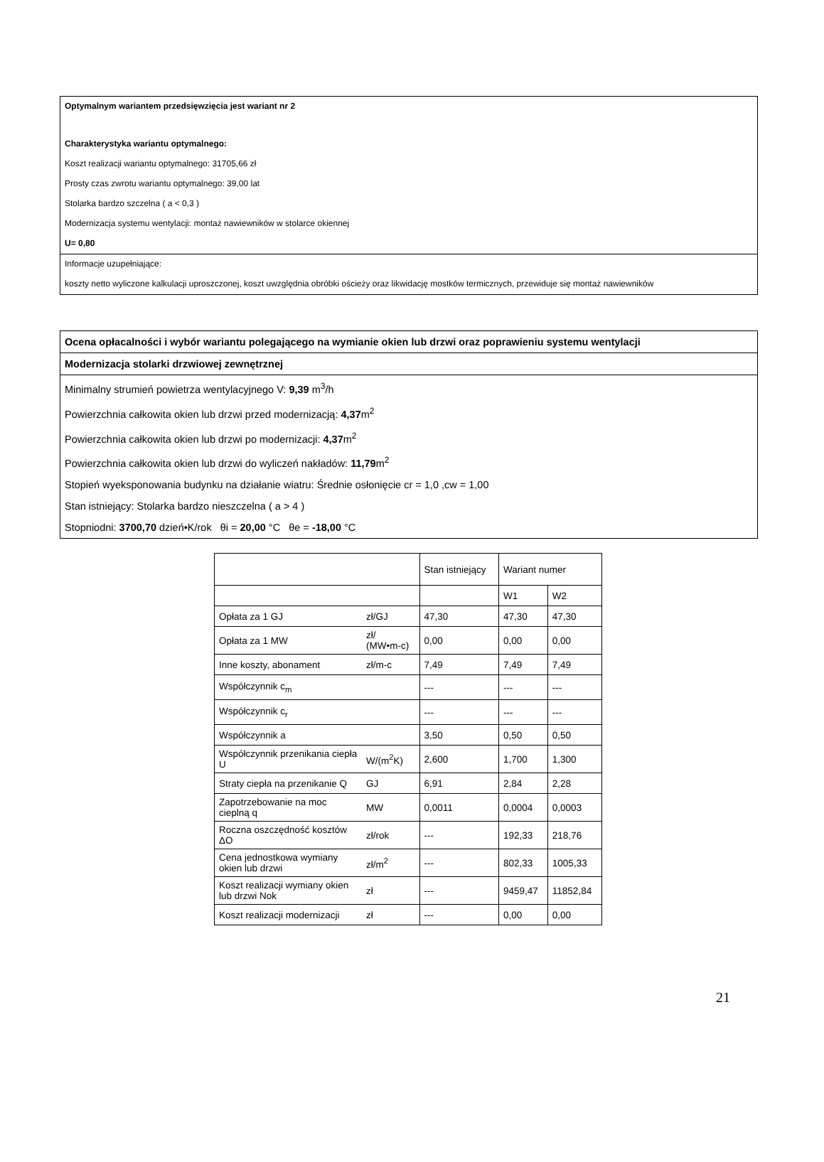Optymalnym wariantem przedsięwzięcia jest wariant nr 2
Charakterystyka wariantu optymalnego:
Koszt realizacji wariantu optymalnego: 31705,66 zł
Prosty czas zwrotu wariantu optymalnego: 39,00 lat
Stolarka bardzo szczelna ( a < 0,3 )
Modernizacja systemu wentylacji: montaż nawiewników w stolarce okiennej
U= 0,80
Informacje uzupełniające:
koszty netto wyliczone kalkulacji uproszczonej, koszt uwzględnia obróbki ościeży oraz likwidację mostków termicznych, przewiduje się montaż nawiewników
Ocena opłacalności i wybór wariantu polegającego na wymianie okien lub drzwi oraz poprawieniu systemu wentylacji
Modernizacja stolarki drzwiowej zewnętrznej
Minimalny strumień powietrza wentylacyjnego V: 9,39 m<sup>3</sup>/h
Powierzchnia całkowita okien lub drzwi przed modernizacją: 4,37m<sup>2</sup>
Powierzchnia całkowita okien lub drzwi po modernizacji: 4,37m<sup>2</sup>
Powierzchnia całkowita okien lub drzwi do wyliczeń nakładów: 11,79m<sup>2</sup>
Stopień wyeksponowania budynku na działanie wiatru: Średnie osłonięcie cr = 1,0 ,cw = 1,00
Stan istniejący: Stolarka bardzo nieszczelna ( a > 4 )
Stopniodni: 3700,70 dzień•K/rok θi = 20,00 °C θe = -18,00 °C
| | | Stan istniejący | Wariant numer | |
| --- | --- | --- | --- | --- |
| | | | W1 | W2 |
| Opłata za 1 GJ | zł/GJ | 47,30 | 47,30 | 47,30 |
| Opłata za 1 MW | zł/ (MW•m-c) | 0,00 | 0,00 | 0,00 |
| Inne koszty, abonament | zł/m-c | 7,49 | 7,49 | 7,49 |
| Współczynnik c<sub>m</sub> | | --- | --- | --- |
| Współczynnik c<sub>r</sub> | | --- | --- | --- |
| Współczynnik a | | 3,50 | 0,50 | 0,50 |
| Współczynnik przenikania ciepła U | W/(m<sup>2</sup>K) | 2,600 | 1,700 | 1,300 |
| Straty ciepła na przenikanie Q | GJ | 6,91 | 2,84 | 2,28 |
| Zapotrzebowanie na moc cieplną q | MW | 0,0011 | 0,0004 | 0,0003 |
| Roczna oszczędność kosztów ΔO | zł/rok | --- | 192,33 | 218,76 |
| Cena jednostkowa wymiany okien lub drzwi | zł/m<sup>2</sup> | --- | 802,33 | 1005,33 |
| Koszt realizacji wymiany okien lub drzwi Nok | zł | --- | 9459,47 | 11852,84 |
| Koszt realizacji modernizacji | zł | --- | 0,00 | 0,00 |
21